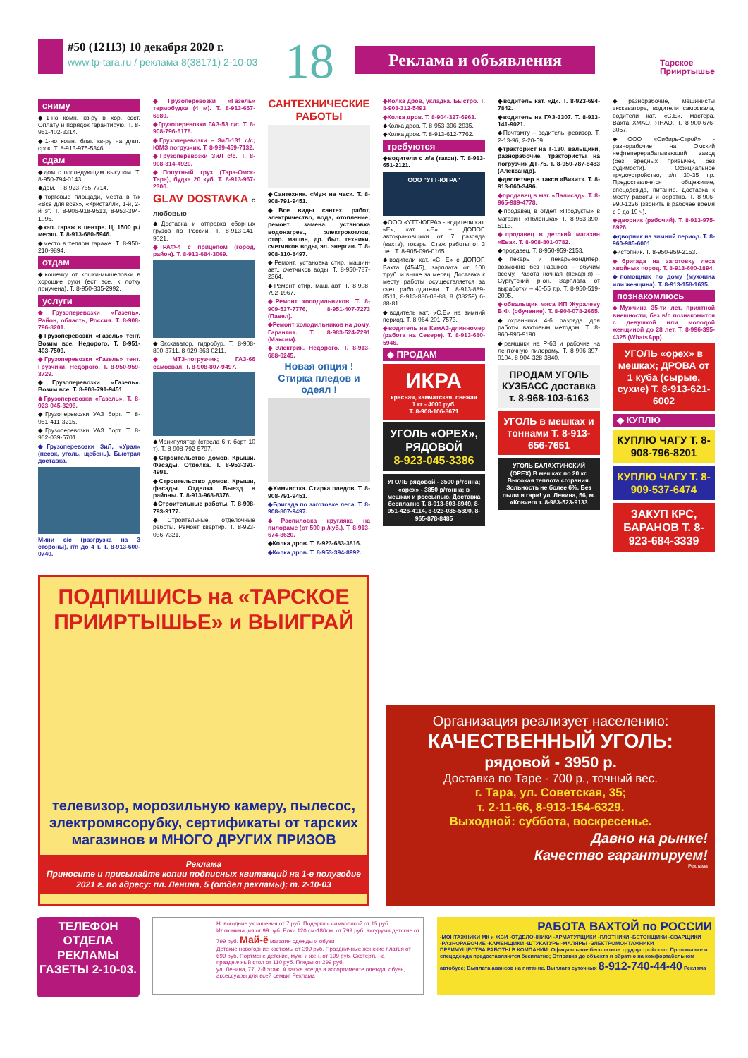#50 (12113) 10 декабря 2020 г.
www.tp-tara.ru / реклама 8(38171) 2-10-03
18 Реклама и объявления
Тарское
Прииртышье
сниму
◆1-но комн. кв-ру в хор. сост. Оплату и порядок гарантирую. Т. 8-951-402-3314.
◆1-но комн. благ. кв-ру на длит. срок. Т. 8-913-975-5346.
сдам
◆дом с последующим выкупом. Т. 8-950-794-0143.
◆дом. Т. 8-923-765-7714.
◆торговые площади, места в т/к «Все для всех», «Кристалл», 1-й, 2-й эт. Т. 8-906-918-9513, 8-953-394-1095.
◆кап. гараж в центре. Ц. 1500 р./месяц. Т. 8-913-680-5946.
◆место в теплом гараже. Т. 8-950-210-9894.
отдам
◆кошечку от кошки-мышеловки в хорошие руки (ест все, к лотку приучена). Т. 8-950-335-2992.
услуги
◆Грузоперевозки «Газель». Район, область, Россия. Т. 8-908-796-8201.
◆Грузоперевозки «Газель» тент. Возим все. Недорого. Т. 8-951-403-7509.
◆Грузоперевозки «Газель» тент. Грузчики. Недорого. Т. 8-950-959-3729.
◆Грузоперевозки «Газель». Возим все. Т. 8-908-791-9451.
◆Грузоперевозки «Газель». Т. 8-923-045-3293.
◆Грузоперевозки УАЗ борт. Т. 8-951-411-3215.
◆Грузоперевозки УАЗ борт. Т. 8-962-039-5701.
◆Грузоперевозки ЗиЛ, «Урал» (песок, уголь, щебень). Быстрая доставка.
Мини с/с (разгрузка на 3 стороны), г/п до 4 т. Т. 8-913-600-0740.
◆Грузоперевозки «Газель» термобудка (4 м). Т. 8-913-667-6980.
◆Грузоперевозки ГАЗ-53 с/с. Т. 8-908-796-6178.
◆Грузоперевозки – ЗиЛ-131 с/с; ЮМЗ погрузчик. Т. 8-999-459-7132.
◆Грузоперевозки ЗиЛ с/с. Т. 8-908-314-4920.
◆Попутный груз (Тара-Омск-Тара), будка 20 куб. Т. 8-913-967-2306.
GLAV DOSTAVKA с любовью
◆Доставка и отправка сборных грузов по России. Т. 8-913-141-9021.
◆РАФ-4 с прицепом (город, район). Т. 8-913-684-3069.
◆Экскаватор, гидробур. Т. 8-908-800-3711, 8-929-363-0211.
◆МТЗ-погрузчик; ГАЗ-66 самосвал. Т. 8-908-807-9497.
◆Манипулятор (стрела 6 т, борт 10 т). Т. 8-908-792-5797.
◆Строительство домов. Крыши. Фасады. Отделка. Т. 8-953-391-4991.
◆Строительство домов. Крыши, фасады. Отделка. Выезд в районы. Т. 8-913-968-8376.
◆Строительные работы. Т. 8-908-793-9177.
◆Строительные, отделочные работы. Ремонт квартир. Т. 8-923-036-7321.
САНТЕХНИЧЕСКИЕ РАБОТЫ
◆Сантехник. «Муж на час». Т. 8-908-791-9451.
◆Все виды сантех. работ, электричество, вода, отопление; ремонт, замена, установка водонагрев., электрокотлов, стир. машин, др. быт. техники, счетчиков воды, эл. энергии. Т. 8-908-310-8497.
◆Ремонт, установка стир. машин-авт., счетчиков воды. Т. 8-950-787-2364.
◆Ремонт стир. маш.-авт. Т. 8-908-792-1967.
◆Ремонт холодильников. Т. 8-909-537-7776, 8-951-407-7273 (Павел).
◆Ремонт холодильников на дому. Гарантия. Т. 8-983-524-7291 (Максим).
◆Электрик. Недорого. Т. 8-913-688-6245.
Новая опция ! Стирка пледов и одеял !
◆Химчистка. Стирка пледов. Т. 8-908-791-9451.
◆Бригада по заготовке леса. Т. 8-908-807-9497.
◆Распиловка кругляка на пилораме (от 500 р./куб.). Т. 8-913-674-8620.
◆Колка дров. Т. 8-923-683-3816.
◆Колка дров. Т. 8-953-394-8992.
◆Колка дров, укладка. Быстро. Т. 8-908-312-5493.
◆Колка дров. Т. 8-904-327-6963.
◆Колка дров. Т. 8-953-396-2935.
◆Колка дров. Т. 8-913-612-7762.
требуются
◆водители с л/а (такси). Т. 8-913-651-2121.
ООО "УТТ-ЮГРА"
◆ООО «УТТ-ЮГРА» - водители кат. «Е», кат. «Е» + ДОПОГ, автокрановщики от 7 разряда (вахта), токарь. Стаж работы от 3 лет. Т. 8-905-096-0165.
◆водители кат. «С, Е» с ДОПОГ. Вахта (45/45), зарплата от 100 т.руб. и выше за месяц. Доставка к месту работы осуществляется за счет работодателя. Т. 8-913-889-8511, 8-913-886-08-88, 8 (38259) 6-88-81.
◆водитель кат. «С,Е» на зимний период. Т. 8-964-201-7573.
◆водитель на КамАЗ-длинномер (работа на Севере). Т. 8-913-680-5946.
◆ ПРОДАМ
ИКРА
красная, камчатская, свежая
1 кг - 4000 руб.
Т. 8-908-106-8671
УГОЛЬ «ОРЕХ», РЯДОВОЙ
8-923-045-3386
УГОЛЬ рядовой - 3500 р/тонна; «орех» - 3850 р/тонна; в мешках и россыпью. Доставка бесплатно Т. 8-913-603-8949, 8-951-426-4114, 8-923-035-5890, 8-965-878-8485
◆водитель кат. «Д». Т. 8-923-694-7842.
◆водитель на ГАЗ-3307. Т. 8-913-141-9021.
◆Почтамту – водитель, ревизор. Т. 2-13-96, 2-20-59.
◆тракторист на Т-130, вальщики, разнорабочие, трактористы на погрузчик ДТ-75. Т. 8-950-787-8483 (Александр).
◆диспетчер в такси «Визит». Т. 8-913-660-3496.
◆продавец в маг. «Палисад». Т. 8-965-989-4778.
◆продавец в отдел «Продукты» в магазин «Яблонька» Т. 8-953-390-5113.
◆продавец в детский магазин «Ева». Т. 8-908-801-0782.
◆продавец. Т. 8-950-959-2153.
◆пекарь и пекарь-кондитер, возможно без навыков – обучим всему. Работа ночная (пекарня) – Сургутский р-он. Зарплата от выработки – 40-55 т.р. Т. 8-950-519-2005.
◆обвальщик мяса ИП Журалеву В.Ф. (обучение). Т. 8-904-078-2665.
◆охранники 4-6 разряда для работы вахтовым методом. Т. 8-960-996-9190.
◆рамщики на Р-63 и рабочие на ленточную пилораму. Т. 8-996-397-9104, 8-904-328-3840.
ПРОДАМ УГОЛЬ КУЗБАСС доставка т. 8-968-103-6163
УГОЛЬ в мешках и тоннами Т. 8-913-656-7651
УГОЛЬ БАЛАХТИНСКИЙ (ОРЕХ) В мешках по 20 кг. Высокая теплота сгорания. Зольность не более 6%. Без пыли и гари! ул. Ленина, 56, м. «Ковчег» т. 8-983-523-9133
◆разнорабочие, машинисты экскаватора, водители самосвала, водители кат. «С,Е», мастера. Вахта ХМАО, ЯНАО. Т. 8-900-676-3057.
◆ООО «Сибирь-Строй» - разнорабочие на Омский нефтеперерабатывающий завод (без вредных привычек, без судимости). Официальное трудоустройство, з/п 30-35 т.р. Предоставляется общежитие, спецодежда, питание. Доставка к месту работы и обратно. Т. 8-906-990-1226 (звонить в рабочее время с 9 до 19 ч).
◆дворник (рабочий). Т. 8-913-975-8926.
◆дворник на зимний период. Т. 8-960-985-6001.
◆истопник. Т. 8-950-959-2153.
◆бригада на заготовку леса хвойных пород. Т. 8-913-600-1894.
◆помощник по дому (мужчина или женщина). Т. 8-913-158-1635.
познакомлюсь
◆Мужчина 35-ти лет, приятной внешности, без в/п познакомится с девушкой или молодой женщиной до 28 лет. Т. 8-996-395-4325 (WhatsApp).
УГОЛЬ «орех» в мешках; ДРОВА от 1 куба (сырые, сухие) Т. 8-913-621-6002
◆ КУПЛЮ
КУПЛЮ ЧАГУ Т. 8-908-796-8201
КУПЛЮ ЧАГУ Т. 8-909-537-6474
ЗАКУП КРС, БАРАНОВ Т. 8-923-684-3339
ПОДПИШИСЬ на «ТАРСКОЕ ПРИИРТЫШЬЕ» и ВЫИГРАЙ
телевизор, морозильную камеру, пылесос, электромясорубку, сертификаты от тарских магазинов и МНОГО ДРУГИХ ПРИЗОВ
Реклама
Приносите и присылайте копии подписных квитанций на 1-е полугодие 2021 г. по адресу: пл. Ленина, 5 (отдел рекламы); т. 2-10-03
Организация реализует населению:
КАЧЕСТВЕННЫЙ УГОЛЬ:
рядовой - 3950 р.
Доставка по Таре - 700 р., точный вес.
г. Тара, ул. Советская, 35;
т. 2-11-66, 8-913-154-6329.
Выходной: суббота, воскресенье.
Давно на рынке!
Качество гарантируем!
Реклама
ТЕЛЕФОН ОТДЕЛА РЕКЛАМЫ ГАЗЕТЫ 2-10-03.
Новогодние украшения от 7 руб. Подарки с символикой от 15 руб. Иллюминация от 99 руб. Ёлки 120 см-180см. от 799 руб. Кигуруми детские от 799 руб. Май-ё магазин одежды и обуви
Детские новогодние костюмы от 399 руб. Праздничные женские платья от 699 руб. Портмоне детские, муж. и жен. от 199 руб. Скатерть на праздничный стол от 110 руб. Пледы от 299 руб.
ул. Ленина, 77, 2-й этаж. А также всегда в ассортименте одежда, обувь, аксессуары для всей семьи! Реклама
РАБОТА ВАХТОЙ по РОССИИ
-МОНТАЖНИКИ МК и ЖБИ -ОТДЕЛОЧНИКИ -АРМАТУРЩИКИ -ПЛОТНИКИ -БЕТОНЩИКИ -СВАРЩИКИ -РАЗНОРАБОЧИЕ -КАМЕНЩИКИ -ШТУКАТУРЫ-МАЛЯРЫ -ЭЛЕКТРОМОНТАЖНИКИ
ПРЕИМУЩЕСТВА РАБОТЫ В КОМПАНИИ: Официальное бесплатное трудоустройство; Проживание и спецодежда предоставляются бесплатно; Отправка до объекта и обратно на комфортабельном автобусе; Выплата авансов на питание. Выплата суточных 8-912-740-44-40 Реклама